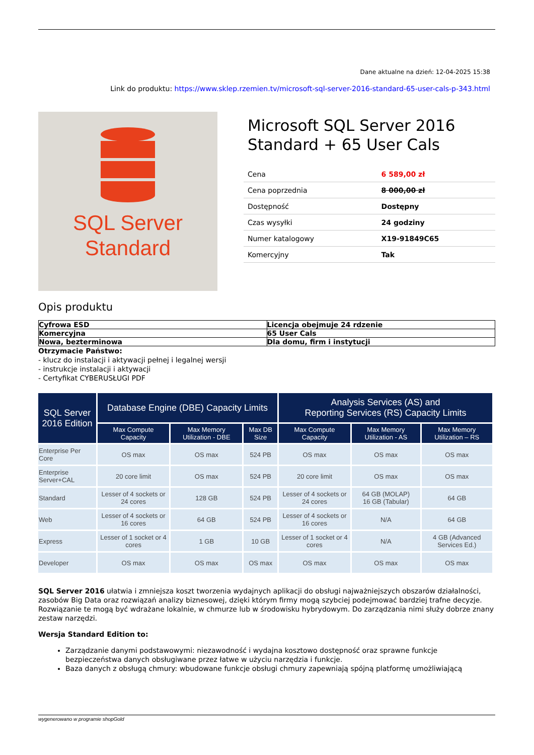Dane aktualne na dzień: 12-04-2025 15:38
Link do produktu: https://www.sklep.rzemien.tv/microsoft-sql-server-2016-standard-65-user-cals-p-343.html
SQL Server
Standard
Microsoft SQL Server 2016 Standard + 65 User Cals
| Cena | 6 589,00 zł |
| Cena poprzednia | 8 000,00 zł |
| Dostępność | Dostępny |
| Czas wysyłki | 24 godziny |
| Numer katalogowy | X19-91849C65 |
| Komercyjny | Tak |
Opis produktu
| Cyfrowa ESD | Licencja obejmuje 24 rdzenie |
| Komercyjna | 65 User Cals |
| Nowa, bezterminowa | Dla domu, firm i instytucji |
Otrzymacie Państwo:
- klucz do instalacji i aktywacji pełnej i legalnej wersji
- instrukcje instalacji i aktywacji
- Certyfikat CYBERUSŁUGI PDF
| SQL Server 2016 Edition | Database Engine (DBE) Capacity Limits | | | Analysis Services (AS) and Reporting Services (RS) Capacity Limits | | |
| --- | --- | --- | --- | --- | --- | --- |
| | Max Compute Capacity | Max Memory Utilization - DBE | Max DB Size | Max Compute Capacity | Max Memory Utilization - AS | Max Memory Utilization – RS |
| Enterprise Per Core | OS max | OS max | 524 PB | OS max | OS max | OS max |
| Enterprise Server+CAL | 20 core limit | OS max | 524 PB | 20 core limit | OS max | OS max |
| Standard | Lesser of 4 sockets or 24 cores | 128 GB | 524 PB | Lesser of 4 sockets or 24 cores | 64 GB (MOLAP) 16 GB (Tabular) | 64 GB |
| Web | Lesser of 4 sockets or 16 cores | 64 GB | 524 PB | Lesser of 4 sockets or 16 cores | N/A | 64 GB |
| Express | Lesser of 1 socket or 4 cores | 1 GB | 10 GB | Lesser of 1 socket or 4 cores | N/A | 4 GB (Advanced Services Ed.) |
| Developer | OS max | OS max | OS max | OS max | OS max | OS max |
SQL Server 2016 ułatwia i zmniejsza koszt tworzenia wydajnych aplikacji do obsługi najważniejszych obszarów działalności, zasobów Big Data oraz rozwiązań analizy biznesowej, dzięki którym firmy mogą szybciej podejmować bardziej trafne decyzje. Rozwiązanie te mogą być wdrażane lokalnie, w chmurze lub w środowisku hybrydowym. Do zarządzania nimi służy dobrze znany zestaw narzędzi.
Wersja Standard Edition to:
Zarządzanie danymi podstawowymi: niezawodność i wydajna kosztowo dostępność oraz sprawne funkcje bezpieczeństwa danych obsługiwane przez łatwe w użyciu narzędzia i funkcje.
Baza danych z obsługą chmury: wbudowane funkcje obsługi chmury zapewniają spójną platformę umożliwiającą
wygenerowano w programie shopGold